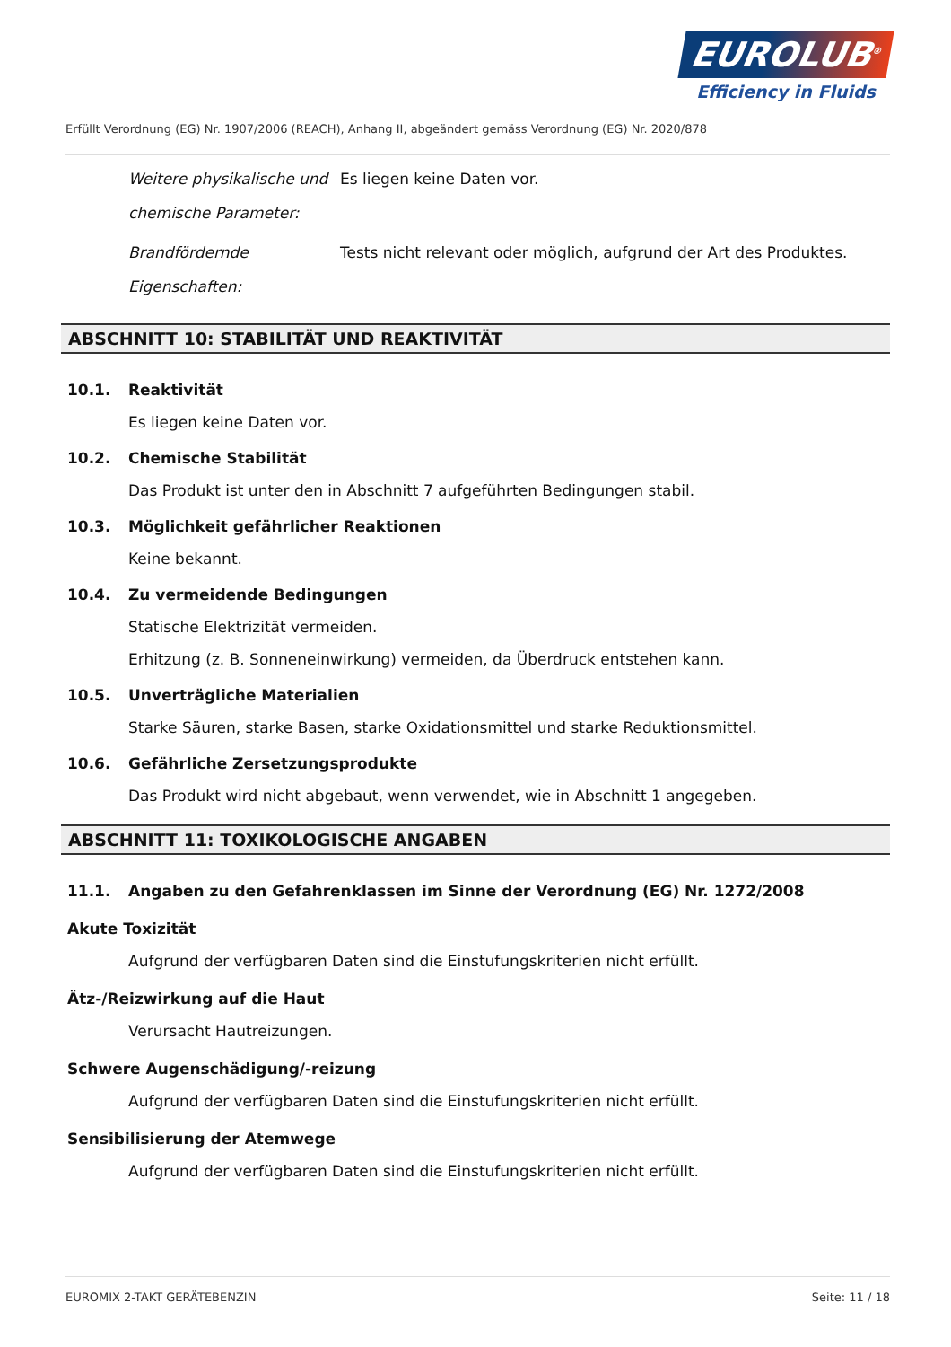EUROLUB<sup>®</sup>
Efficiency in Fluids
Erfüllt Verordnung (EG) Nr. 1907/2006 (REACH), Anhang II, abgeändert gemäss Verordnung (EG) Nr. 2020/878
Weitere physikalische und chemische Parameter:
Es liegen keine Daten vor.
Brandfördernde Eigenschaften:
Tests nicht relevant oder möglich, aufgrund der Art des Produktes.
ABSCHNITT 10: STABILITÄT UND REAKTIVITÄT
10.1. Reaktivität
Es liegen keine Daten vor.
10.2. Chemische Stabilität
Das Produkt ist unter den in Abschnitt 7 aufgeführten Bedingungen stabil.
10.3. Möglichkeit gefährlicher Reaktionen
Keine bekannt.
10.4. Zu vermeidende Bedingungen
Statische Elektrizität vermeiden.
Erhitzung (z. B. Sonneneinwirkung) vermeiden, da Überdruck entstehen kann.
10.5. Unverträgliche Materialien
Starke Säuren, starke Basen, starke Oxidationsmittel und starke Reduktionsmittel.
10.6. Gefährliche Zersetzungsprodukte
Das Produkt wird nicht abgebaut, wenn verwendet, wie in Abschnitt 1 angegeben.
ABSCHNITT 11: TOXIKOLOGISCHE ANGABEN
11.1. Angaben zu den Gefahrenklassen im Sinne der Verordnung (EG) Nr. 1272/2008
Akute Toxizität
Aufgrund der verfügbaren Daten sind die Einstufungskriterien nicht erfüllt.
Ätz-/Reizwirkung auf die Haut
Verursacht Hautreizungen.
Schwere Augenschädigung/-reizung
Aufgrund der verfügbaren Daten sind die Einstufungskriterien nicht erfüllt.
Sensibilisierung der Atemwege
Aufgrund der verfügbaren Daten sind die Einstufungskriterien nicht erfüllt.
EUROMIX 2-TAKT GERÄTEBENZIN Seite: 11 / 18